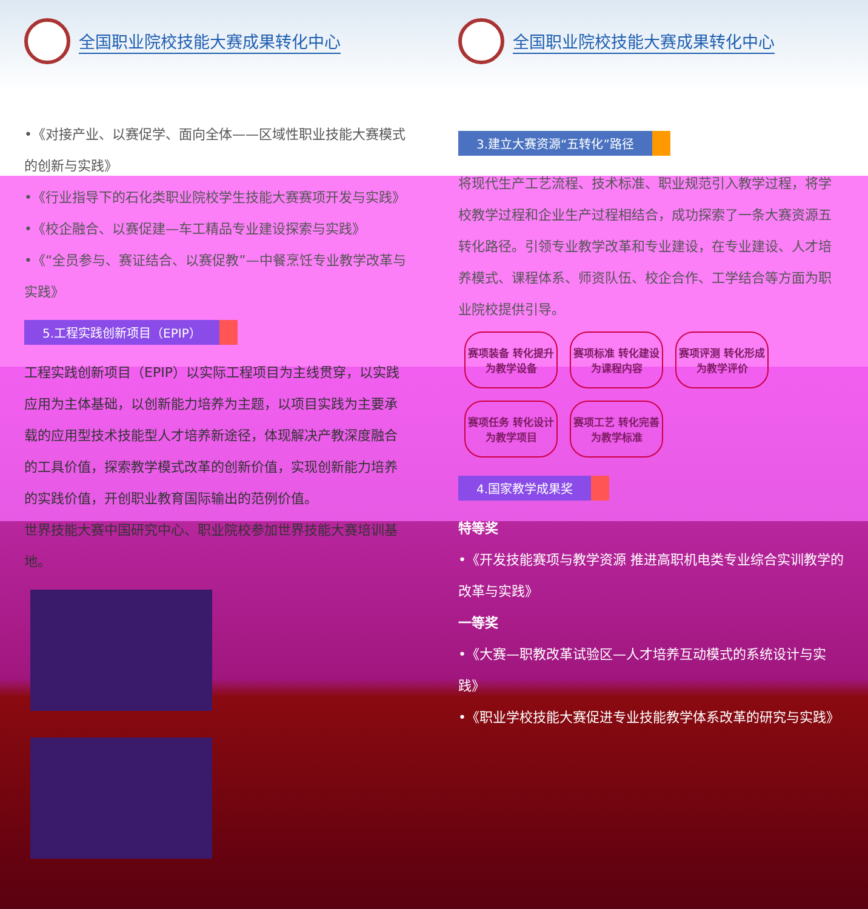全国职业院校技能大赛成果转化中心
•《对接产业、以赛促学、面向全体——区域性职业技能大赛模式的创新与实践》
•《行业指导下的石化类职业院校学生技能大赛赛项开发与实践》
•《校企融合、以赛促建—车工精品专业建设探索与实践》
•《“全员参与、赛证结合、以赛促教”—中餐烹饪专业教学改革与实践》
5.工程实践创新项目（EPIP）
工程实践创新项目（EPIP）以实际工程项目为主线贯穿，以实践应用为主体基础，以创新能力培养为主题，以项目实践为主要承载的应用型技术技能型人才培养新途径，体现解决产教深度融合的工具价值，探索教学模式改革的创新价值，实现创新能力培养的实践价值，开创职业教育国际输出的范例价值。
世界技能大赛中国研究中心、职业院校参加世界技能大赛培训基地。
全国职业院校技能大赛成果转化中心
3.建立大赛资源“五转化”路径
将现代生产工艺流程、技术标准、职业规范引入教学过程，将学校教学过程和企业生产过程相结合，成功探索了一条大赛资源五转化路径。引领专业教学改革和专业建设，在专业建设、人才培养模式、课程体系、师资队伍、校企合作、工学结合等方面为职业院校提供引导。
赛项装备 转化提升 为教学设备 赛项标准 转化建设 为课程内容 赛项评测 转化形成 为教学评价 赛项任务 转化设计 为教学项目 赛项工艺 转化完善 为教学标准
4.国家教学成果奖
特等奖
•《开发技能赛项与教学资源 推进高职机电类专业综合实训教学的改革与实践》
一等奖
•《大赛—职教改革试验区—人才培养互动模式的系统设计与实践》
•《职业学校技能大赛促进专业技能教学体系改革的研究与实践》